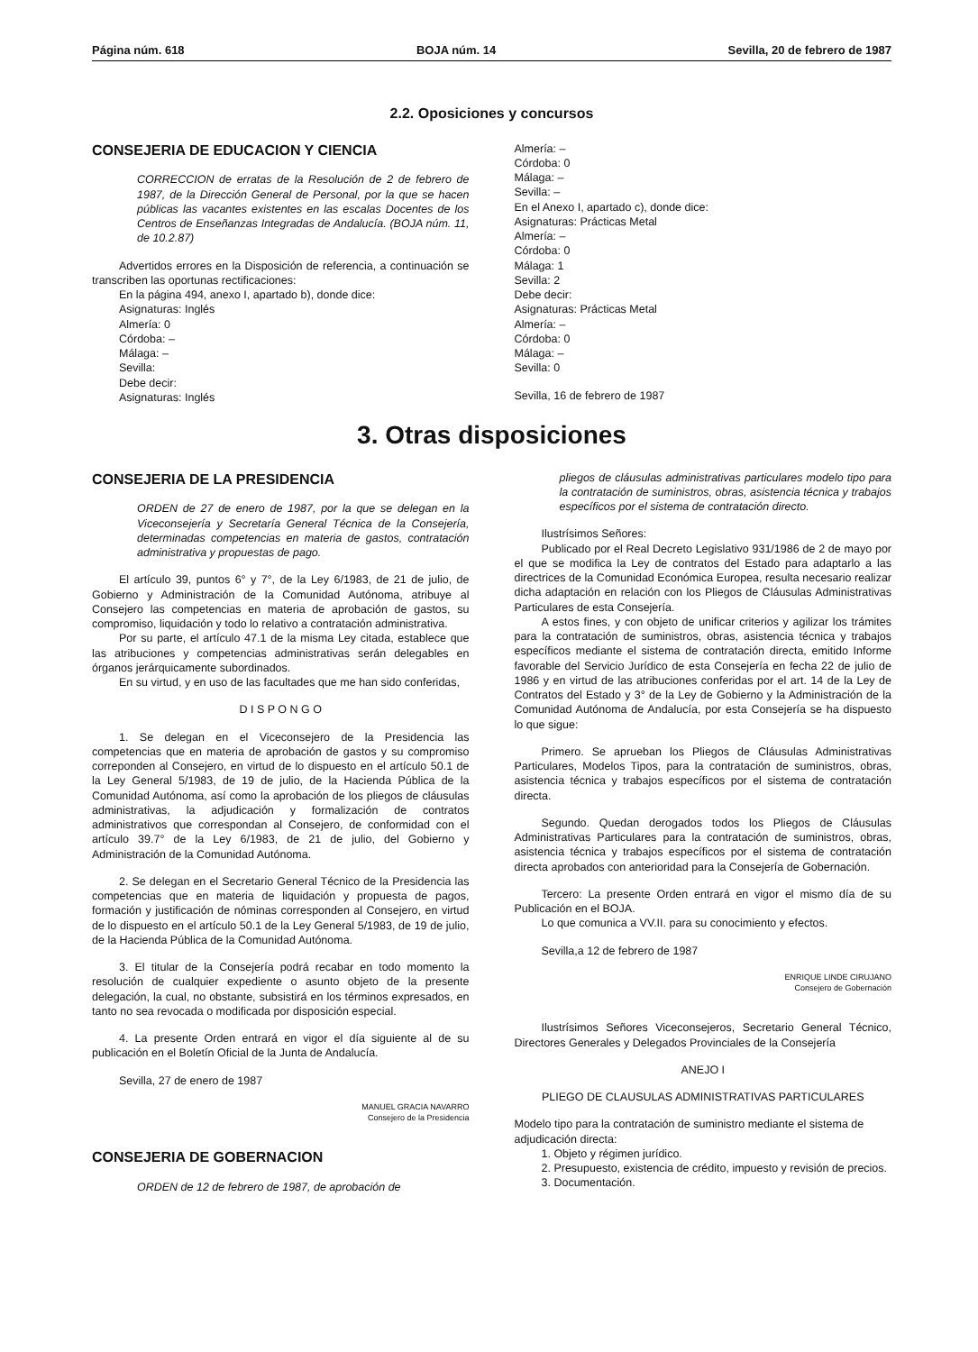Página núm. 618 BOJA núm. 14 Sevilla, 20 de febrero de 1987
2.2. Oposiciones y concursos
CONSEJERIA DE EDUCACION Y CIENCIA
CORRECCION de erratas de la Resolución de 2 de febrero de 1987, de la Dirección General de Personal, por la que se hacen públicas las vacantes existentes en las escalas Docentes de los Centros de Enseñanzas Integradas de Andalucía. (BOJA núm. 11, de 10.2.87)
Advertidos errores en la Disposición de referencia, a continuación se transcriben las oportunas rectificaciones:
En la página 494, anexo I, apartado b), donde dice:
Asignaturas: Inglés
Almería: 0
Córdoba: –
Málaga: –
Sevilla:
Debe decir:
Asignaturas: Inglés
Almería: –
Córdoba: 0
Málaga: –
Sevilla: –
En el Anexo I, apartado c), donde dice:
Asignaturas: Prácticas Metal
Almería: –
Córdoba: 0
Málaga: 1
Sevilla: 2
Debe decir:
Asignaturas: Prácticas Metal
Almería: –
Córdoba: 0
Málaga: –
Sevilla: 0
Sevilla, 16 de febrero de 1987
3. Otras disposiciones
CONSEJERIA DE LA PRESIDENCIA
ORDEN de 27 de enero de 1987, por la que se delegan en la Viceconsejería y Secretaría General Técnica de la Consejería, determinadas competencias en materia de gastos, contratación administrativa y propuestas de pago.
El artículo 39, puntos 6° y 7°, de la Ley 6/1983, de 21 de julio, de Gobierno y Administración de la Comunidad Autónoma, atribuye al Consejero las competencias en materia de aprobación de gastos, su compromiso, liquidación y todo lo relativo a contratación administrativa.
Por su parte, el artículo 47.1 de la misma Ley citada, establece que las atribuciones y competencias administrativas serán delegables en órganos jerárquicamente subordinados.
En su virtud, y en uso de las facultades que me han sido conferidas,
D I S P O N G O
1. Se delegan en el Viceconsejero de la Presidencia las competencias que en materia de aprobación de gastos y su compromiso correponden al Consejero, en virtud de lo dispuesto en el artículo 50.1 de la Ley General 5/1983, de 19 de julio, de la Hacienda Pública de la Comunidad Autónoma, así como la aprobación de los pliegos de cláusulas administrativas, la adjudicación y formalización de contratos administrativos que correspondan al Consejero, de conformidad con el artículo 39.7° de la Ley 6/1983, de 21 de julio, del Gobierno y Administración de la Comunidad Autónoma.
2. Se delegan en el Secretario General Técnico de la Presidencia las competencias que en materia de liquidación y propuesta de pagos, formación y justificación de nóminas corresponden al Consejero, en virtud de lo dispuesto en el artículo 50.1 de la Ley General 5/1983, de 19 de julio, de la Hacienda Pública de la Comunidad Autónoma.
3. El titular de la Consejería podrá recabar en todo momento la resolución de cualquier expediente o asunto objeto de la presente delegación, la cual, no obstante, subsistirá en los términos expresados, en tanto no sea revocada o modificada por disposición especial.
4. La presente Orden entrará en vigor el día siguiente al de su publicación en el Boletín Oficial de la Junta de Andalucía.
Sevilla, 27 de enero de 1987
MANUEL GRACIA NAVARRO
Consejero de la Presidencia
CONSEJERIA DE GOBERNACION
ORDEN de 12 de febrero de 1987, de aprobación de
pliegos de cláusulas administrativas particulares modelo tipo para la contratación de suministros, obras, asistencia técnica y trabajos específicos por el sistema de contratación directo.
Ilustrísimos Señores:
Publicado por el Real Decreto Legislativo 931/1986 de 2 de mayo por el que se modifica la Ley de contratos del Estado para adaptarlo a las directrices de la Comunidad Económica Europea, resulta necesario realizar dicha adaptación en relación con los Pliegos de Cláusulas Administrativas Particulares de esta Consejería.
A estos fines, y con objeto de unificar criterios y agilizar los trámites para la contratación de suministros, obras, asistencia técnica y trabajos específicos mediante el sistema de contratación directa, emitido Informe favorable del Servicio Jurídico de esta Consejería en fecha 22 de julio de 1986 y en virtud de las atribuciones conferidas por el art. 14 de la Ley de Contratos del Estado y 3° de la Ley de Gobierno y la Administración de la Comunidad Autónoma de Andalucía, por esta Consejería se ha dispuesto lo que sigue:
Primero. Se aprueban los Pliegos de Cláusulas Administrativas Particulares, Modelos Tipos, para la contratación de suministros, obras, asistencia técnica y trabajos específicos por el sistema de contratación directa.
Segundo. Quedan derogados todos los Pliegos de Cláusulas Administrativas Particulares para la contratación de suministros, obras, asistencia técnica y trabajos específicos por el sistema de contratación directa aprobados con anterioridad para la Consejería de Gobernación.
Tercero: La presente Orden entrará en vigor el mismo día de su Publicación en el BOJA.
Lo que comunica a VV.II. para su conocimiento y efectos.
Sevilla,a 12 de febrero de 1987
ENRIQUE LINDE CIRUJANO
Consejero de Gobernación
Ilustrísimos Señores Viceconsejeros, Secretario General Técnico, Directores Generales y Delegados Provinciales de la Consejería
ANEJO I
PLIEGO DE CLAUSULAS ADMINISTRATIVAS PARTICULARES
Modelo tipo para la contratación de suministro mediante el sistema de adjudicación directa:
1. Objeto y régimen jurídico.
2. Presupuesto, existencia de crédito, impuesto y revisión de precios.
3. Documentación.